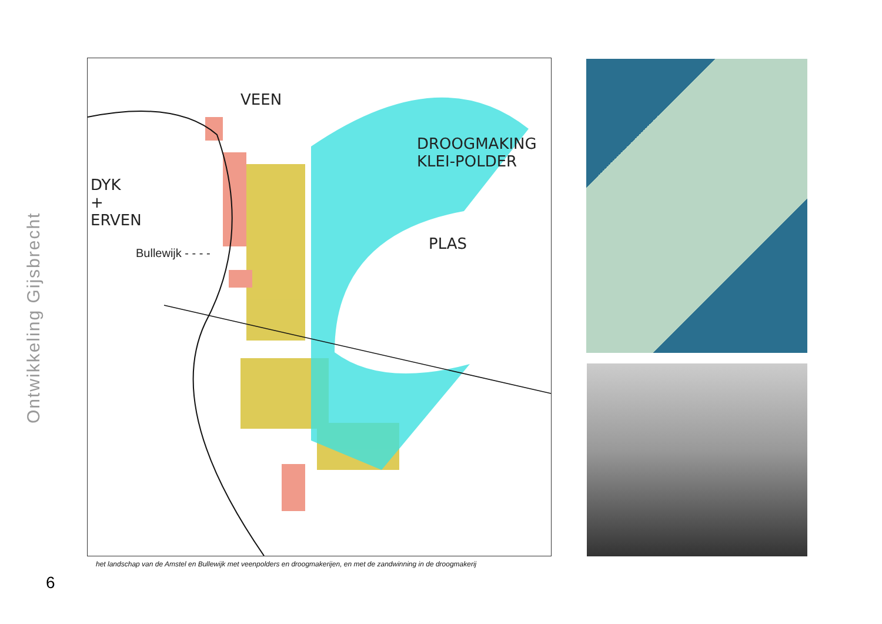Ontwikkeling Gijsbrecht
VEEN
DROOGMAKING
KLEI-POLDER
DYK
+
ERVEN
PLAS
Bullewijk - - - -
het landschap van de Amstel en Bullewijk met veenpolders en droogmakerijen, en met de zandwinning in de droogmakerij
6